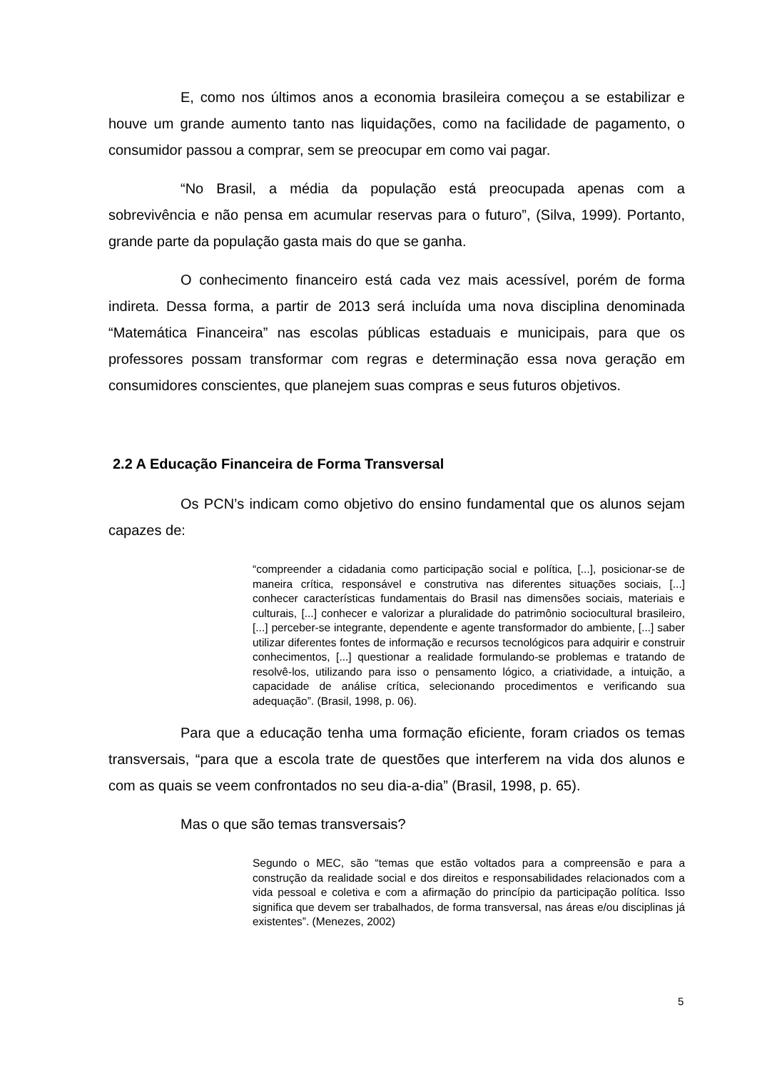E, como nos últimos anos a economia brasileira começou a se estabilizar e houve um grande aumento tanto nas liquidações, como na facilidade de pagamento, o consumidor passou a comprar, sem se preocupar em como vai pagar.
“No Brasil, a média da população está preocupada apenas com a sobrevivência e não pensa em acumular reservas para o futuro”, (Silva, 1999). Portanto, grande parte da população gasta mais do que se ganha.
O conhecimento financeiro está cada vez mais acessível, porém de forma indireta. Dessa forma, a partir de 2013 será incluída uma nova disciplina denominada “Matemática Financeira” nas escolas públicas estaduais e municipais, para que os professores possam transformar com regras e determinação essa nova geração em consumidores conscientes, que planejem suas compras e seus futuros objetivos.
2.2 A Educação Financeira de Forma Transversal
Os PCN’s indicam como objetivo do ensino fundamental que os alunos sejam capazes de:
“compreender a cidadania como participação social e política, [...], posicionar-se de maneira crítica, responsável e construtiva nas diferentes situações sociais, [...] conhecer características fundamentais do Brasil nas dimensões sociais, materiais e culturais, [...] conhecer e valorizar a pluralidade do patrimônio sociocultural brasileiro, [...] perceber-se integrante, dependente e agente transformador do ambiente, [...] saber utilizar diferentes fontes de informação e recursos tecnológicos para adquirir e construir conhecimentos, [...] questionar a realidade formulando-se problemas e tratando de resolvê-los, utilizando para isso o pensamento lógico, a criatividade, a intuição, a capacidade de análise crítica, selecionando procedimentos e verificando sua adequação”. (Brasil, 1998, p. 06).
Para que a educação tenha uma formação eficiente, foram criados os temas transversais, “para que a escola trate de questões que interferem na vida dos alunos e com as quais se veem confrontados no seu dia-a-dia” (Brasil, 1998, p. 65).
Mas o que são temas transversais?
Segundo o MEC, são “temas que estão voltados para a compreensão e para a construção da realidade social e dos direitos e responsabilidades relacionados com a vida pessoal e coletiva e com a afirmação do princípio da participação política. Isso significa que devem ser trabalhados, de forma transversal, nas áreas e/ou disciplinas já existentes”. (Menezes, 2002)
5